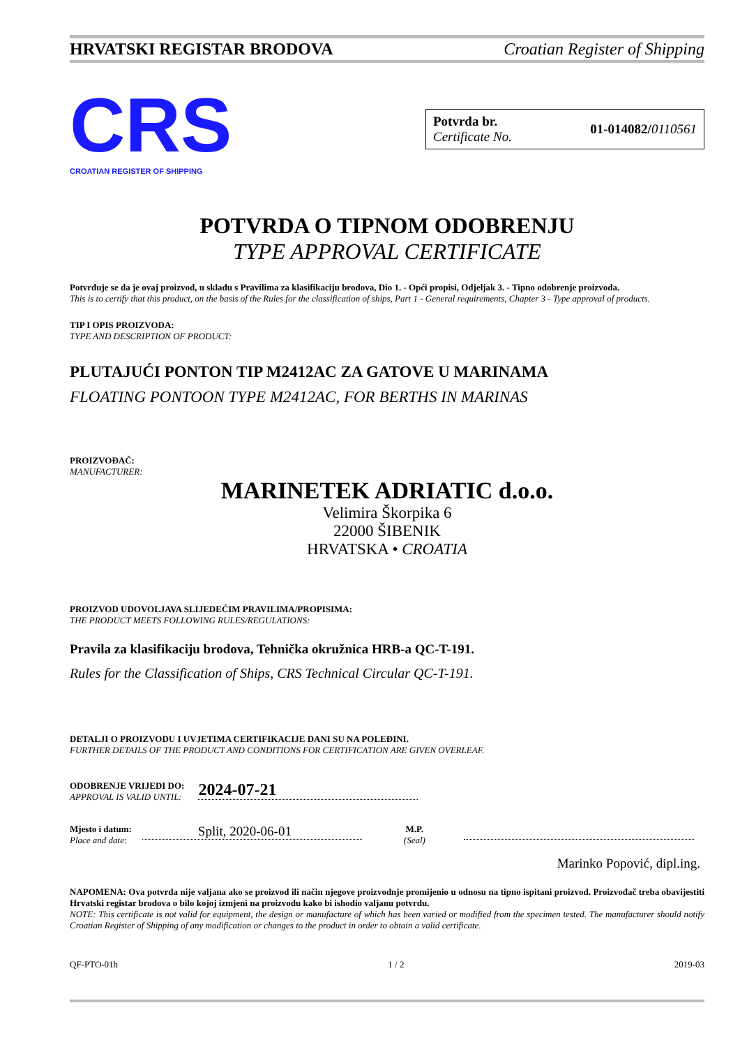HRVATSKI REGISTAR BRODOVA Croatian Register of Shipping
CRS
CROATIAN REGISTER OF SHIPPING
Potvrda br.
Certificate No.
01-014082/0110561
POTVRDA O TIPNOM ODOBRENJU
TYPE APPROVAL CERTIFICATE
Potvrđuje se da je ovaj proizvod, u skladu s Pravilima za klasifikaciju brodova, Dio 1. - Opći propisi, Odjeljak 3. - Tipno odobrenje proizvoda.
This is to certify that this product, on the basis of the Rules for the classification of ships, Part 1 - General requirements, Chapter 3 - Type approval of products.
TIP I OPIS PROIZVODA:
TYPE AND DESCRIPTION OF PRODUCT:
PLUTAJUĆI PONTON TIP M2412AC ZA GATOVE U MARINAMA
FLOATING PONTOON TYPE M2412AC, FOR BERTHS IN MARINAS
PROIZVOĐAČ:
MANUFACTURER:
MARINETEK ADRIATIC d.o.o.
Velimira Škorpika 6
22000 ŠIBENIK
HRVATSKA • CROATIA
PROIZVOD UDOVOLJAVA SLIJEDEĆIM PRAVILIMA/PROPISIMA:
THE PRODUCT MEETS FOLLOWING RULES/REGULATIONS:
Pravila za klasifikaciju brodova, Tehnička okružnica HRB-a QC-T-191.
Rules for the Classification of Ships, CRS Technical Circular QC-T-191.
DETALJI O PROIZVODU I UVJETIMA CERTIFIKACIJE DANI SU NA POLEĐINI.
FURTHER DETAILS OF THE PRODUCT AND CONDITIONS FOR CERTIFICATION ARE GIVEN OVERLEAF.
ODOBRENJE VRIJEDI DO:
APPROVAL IS VALID UNTIL:
2024-07-21
Mjesto i datum:
Place and date:
Split, 2020-06-01
M.P.
(Seal)
Marinko Popović, dipl.ing.
NAPOMENA: Ova potvrda nije valjana ako se proizvod ili način njegove proizvodnje promijenio u odnosu na tipno ispitani proizvod. Proizvođač treba obavijestiti Hrvatski registar brodova o bilo kojoj izmjeni na proizvodu kako bi ishodio valjanu potvrdu.
NOTE: This certificate is not valid for equipment, the design or manufacture of which has been varied or modified from the specimen tested. The manufacturer should notify Croatian Register of Shipping of any modification or changes to the product in order to obtain a valid certificate.
QF-PTO-01h 1 / 2 2019-03